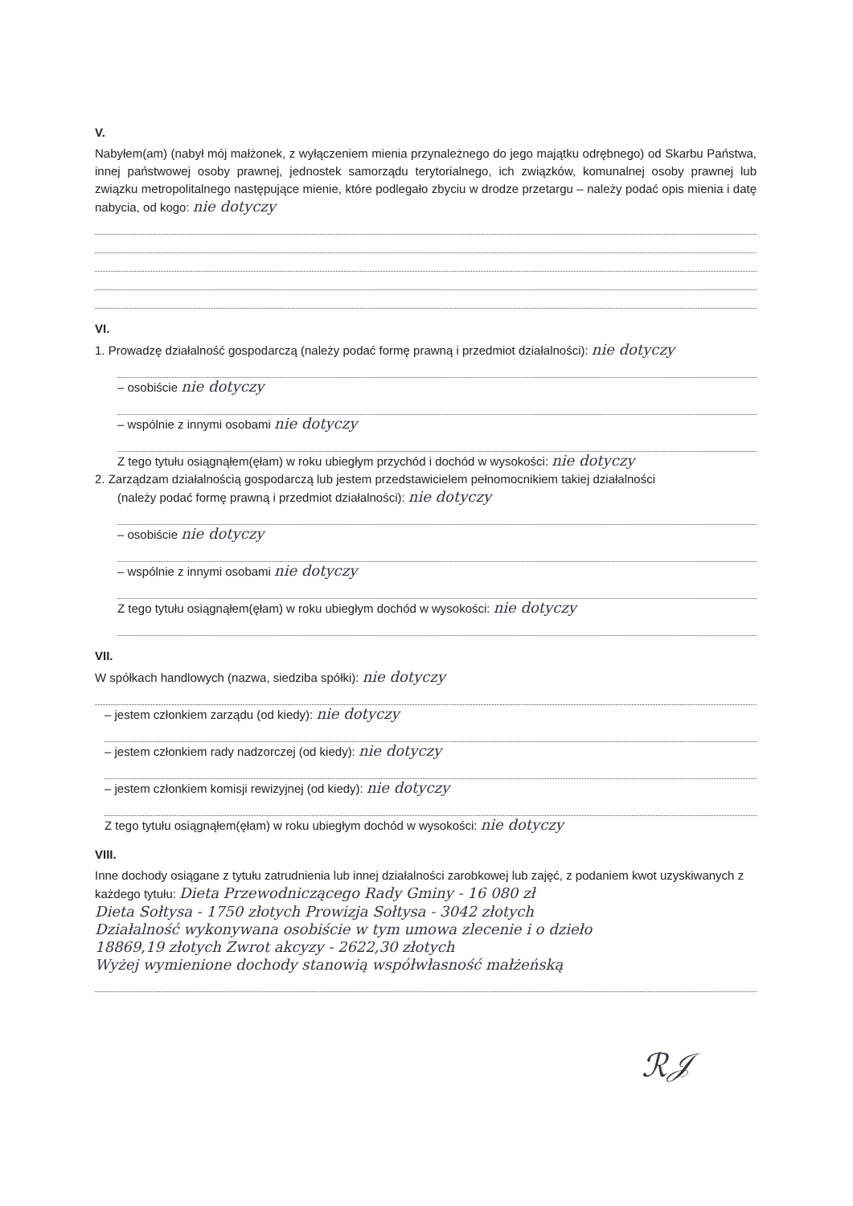V.
Nabyłem(am) (nabył mój małżonek, z wyłączeniem mienia przynależnego do jego majątku odrębnego) od Skarbu Państwa, innej państwowej osoby prawnej, jednostek samorządu terytorialnego, ich związków, komunalnej osoby prawnej lub związku metropolitalnego następujące mienie, które podlegało zbyciu w drodze przetargu – należy podać opis mienia i datę nabycia, od kogo: nie dotyczy
VI.
1. Prowadzę działalność gospodarczą (należy podać formę prawną i przedmiot działalności): nie dotyczy
– osobiście nie dotyczy
– wspólnie z innymi osobami nie dotyczy
Z tego tytułu osiągnąłem(ęłam) w roku ubiegłym przychód i dochód w wysokości: nie dotyczy
2. Zarządzam działalnością gospodarczą lub jestem przedstawicielem pełnomocnikiem takiej działalności
(należy podać formę prawną i przedmiot działalności): nie dotyczy
– osobiście nie dotyczy
– wspólnie z innymi osobami nie dotyczy
Z tego tytułu osiągnąłem(ęłam) w roku ubiegłym dochód w wysokości: nie dotyczy
VII.
W spółkach handlowych (nazwa, siedziba spółki): nie dotyczy
– jestem członkiem zarządu (od kiedy): nie dotyczy
– jestem członkiem rady nadzorczej (od kiedy): nie dotyczy
– jestem członkiem komisji rewizyjnej (od kiedy): nie dotyczy
Z tego tytułu osiągnąłem(ęłam) w roku ubiegłym dochód w wysokości: nie dotyczy
VIII.
Inne dochody osiągane z tytułu zatrudnienia lub innej działalności zarobkowej lub zajęć, z podaniem kwot uzyskiwanych z każdego tytułu: Dieta Przewodniczącego Rady Gminy - 16 080 zł
Dieta Sołtysa - 1750 złotych Prowizja Sołtysa - 3042 złotych
Działalność wykonywana osobiście w tym umowa zlecenie i o dzieło
18869,19 złotych Zwrot akcyzy - 2622,30 złotych
Wyżej wymienione dochody stanowią współwłasność małżeńską
ℛ𝒥